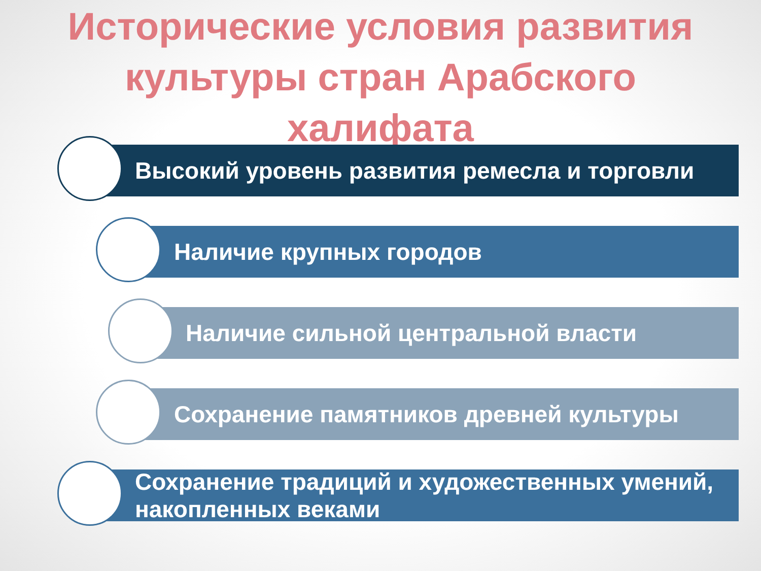Исторические условия развития
культуры стран Арабского
халифата
Высокий уровень развития ремесла и торговли
Наличие крупных городов
Наличие сильной центральной власти
Сохранение памятников древней культуры
Сохранение традиций и художественных умений, накопленных веками